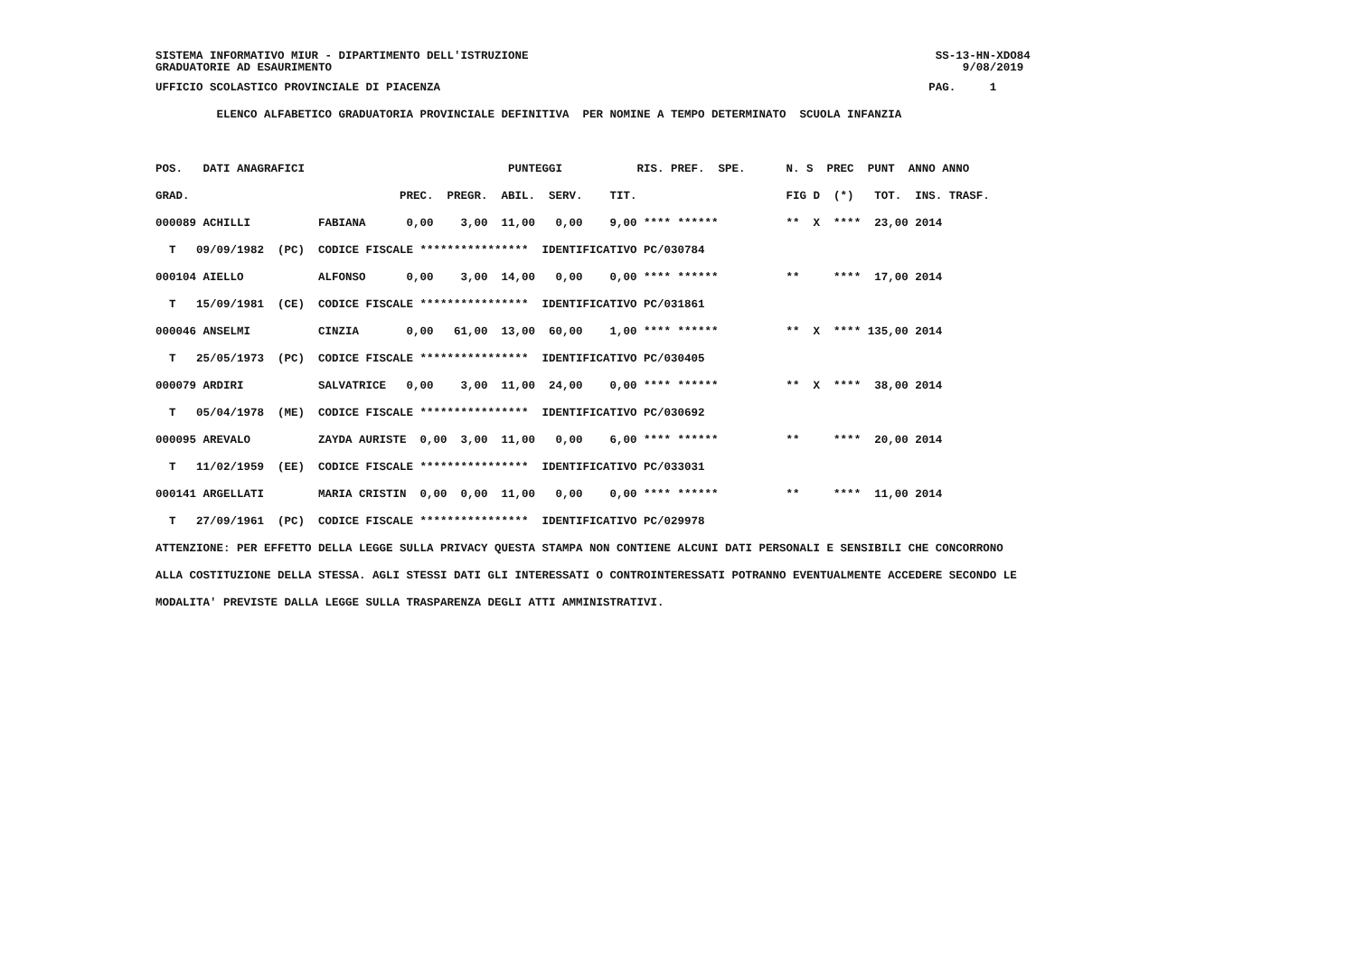SISTEMA INFORMATIVO MIUR - DIPARTIMENTO DELL'ISTRUZIONE                                                            SS-13-HN-XDO84
GRADUATORIE AD ESAURIMENTO                                                                                             9/08/2019
UFFICIO SCOLASTICO PROVINCIALE DI PIACENZA                                                                        PAG.     1
         ELENCO ALFABETICO GRADUATORIA PROVINCIALE DEFINITIVA  PER NOMINE A TEMPO DETERMINATO  SCUOLA INFANZIA

POS.   DATI ANAGRAFICI                              PUNTEGGI           RIS. PREF.  SPE.      N. S  PREC  PUNT  ANNO ANNO
GRAD.                               PREC.  PREGR.  ABIL.  SERV.    TIT.                      FIG D  (*)   TOT.  INS. TRASF.
000089 ACHILLI          FABIANA      0,00    3,00  11,00   0,00    9,00 **** ******          **  X  ****  23,00 2014
  T   09/09/1982  (PC)  CODICE FISCALE ****************  IDENTIFICATIVO PC/030784
000104 AIELLO           ALFONSO      0,00    3,00  14,00   0,00    0,00 **** ******          **     ****  17,00 2014
  T   15/09/1981  (CE)  CODICE FISCALE ****************  IDENTIFICATIVO PC/031861
000046 ANSELMI          CINZIA       0,00   61,00  13,00  60,00    1,00 **** ******          **  X  **** 135,00 2014
  T   25/05/1973  (PC)  CODICE FISCALE ****************  IDENTIFICATIVO PC/030405
000079 ARDIRI           SALVATRICE   0,00    3,00  11,00  24,00    0,00 **** ******          **  X  ****  38,00 2014
  T   05/04/1978  (ME)  CODICE FISCALE ****************  IDENTIFICATIVO PC/030692
000095 AREVALO          ZAYDA AURISTE  0,00  3,00  11,00   0,00    6,00 **** ******          **     ****  20,00 2014
  T   11/02/1959  (EE)  CODICE FISCALE ****************  IDENTIFICATIVO PC/033031
000141 ARGELLATI        MARIA CRISTIN  0,00  0,00  11,00   0,00    0,00 **** ******          **     ****  11,00 2014
  T   27/09/1961  (PC)  CODICE FISCALE ****************  IDENTIFICATIVO PC/029978
ATTENZIONE: PER EFFETTO DELLA LEGGE SULLA PRIVACY QUESTA STAMPA NON CONTIENE ALCUNI DATI PERSONALI E SENSIBILI CHE CONCORRONO
ALLA COSTITUZIONE DELLA STESSA. AGLI STESSI DATI GLI INTERESSATI O CONTROINTERESSATI POTRANNO EVENTUALMENTE ACCEDERE SECONDO LE
MODALITA' PREVISTE DALLA LEGGE SULLA TRASPARENZA DEGLI ATTI AMMINISTRATIVI.